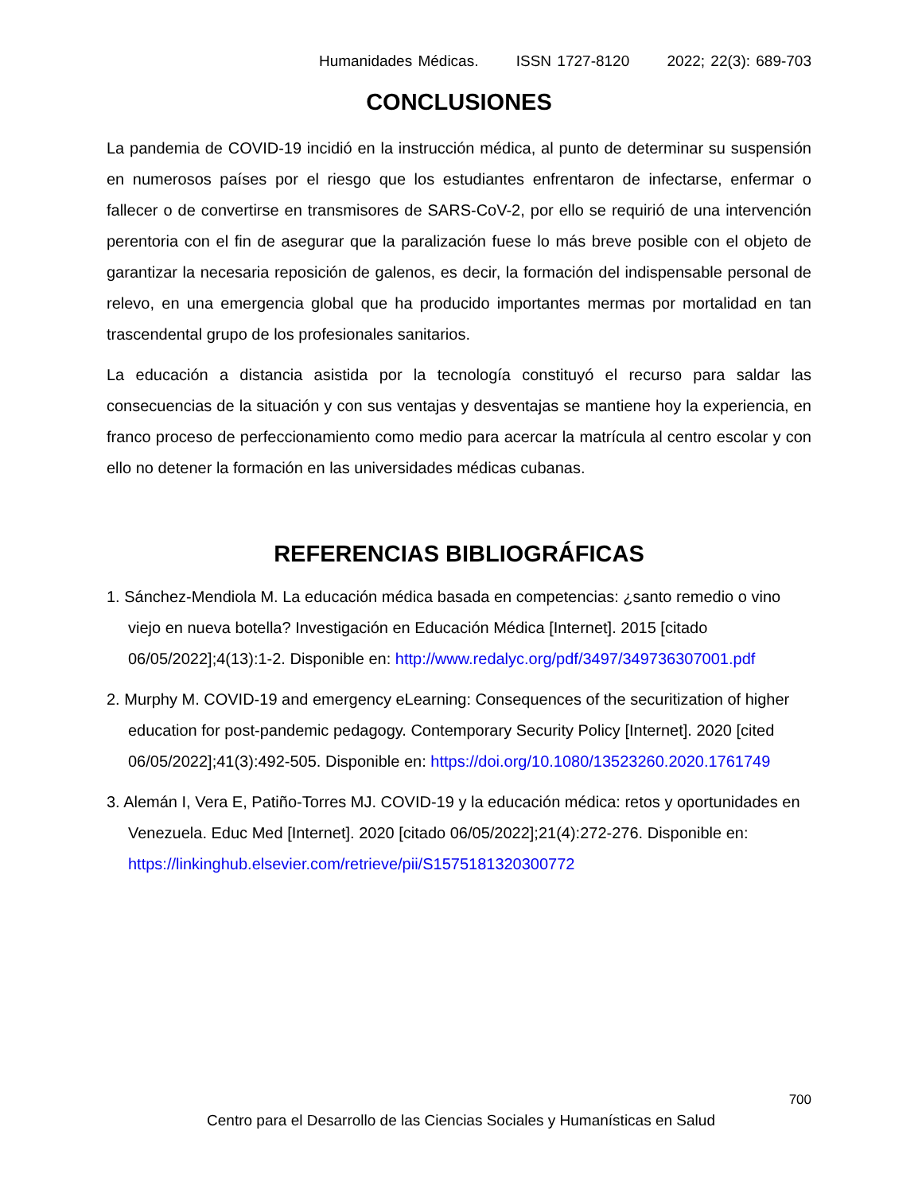Humanidades Médicas. ISSN 1727-8120 2022; 22(3): 689-703
CONCLUSIONES
La pandemia de COVID-19 incidió en la instrucción médica, al punto de determinar su suspensión en numerosos países por el riesgo que los estudiantes enfrentaron de infectarse, enfermar o fallecer o de convertirse en transmisores de SARS-CoV-2, por ello se requirió de una intervención perentoria con el fin de asegurar que la paralización fuese lo más breve posible con el objeto de garantizar la necesaria reposición de galenos, es decir, la formación del indispensable personal de relevo, en una emergencia global que ha producido importantes mermas por mortalidad en tan trascendental grupo de los profesionales sanitarios.
La educación a distancia asistida por la tecnología constituyó el recurso para saldar las consecuencias de la situación y con sus ventajas y desventajas se mantiene hoy la experiencia, en franco proceso de perfeccionamiento como medio para acercar la matrícula al centro escolar y con ello no detener la formación en las universidades médicas cubanas.
REFERENCIAS BIBLIOGRÁFICAS
1. Sánchez-Mendiola M. La educación médica basada en competencias: ¿santo remedio o vino viejo en nueva botella? Investigación en Educación Médica [Internet]. 2015 [citado 06/05/2022];4(13):1-2. Disponible en: http://www.redalyc.org/pdf/3497/349736307001.pdf
2. Murphy M. COVID-19 and emergency eLearning: Consequences of the securitization of higher education for post-pandemic pedagogy. Contemporary Security Policy [Internet]. 2020 [cited 06/05/2022];41(3):492-505. Disponible en: https://doi.org/10.1080/13523260.2020.1761749
3. Alemán I, Vera E, Patiño-Torres MJ. COVID-19 y la educación médica: retos y oportunidades en Venezuela. Educ Med [Internet]. 2020 [citado 06/05/2022];21(4):272-276. Disponible en: https://linkinghub.elsevier.com/retrieve/pii/S1575181320300772
700
Centro para el Desarrollo de las Ciencias Sociales y Humanísticas en Salud